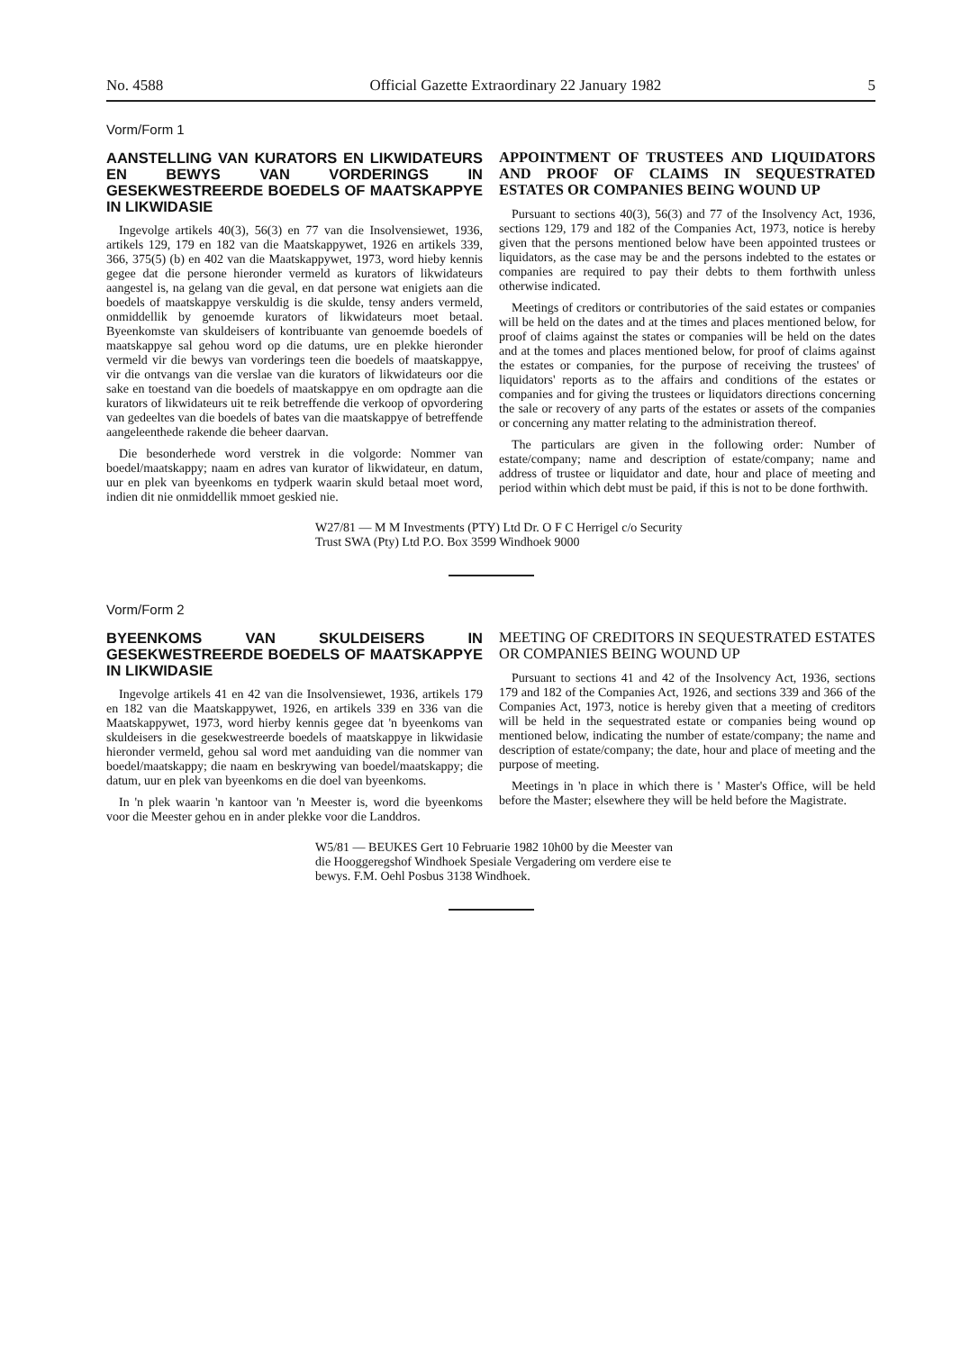No. 4588 Official Gazette Extraordinary 22 January 1982 5
Vorm/Form 1
AANSTELLING VAN KURATORS EN LIKWIDATEURS EN BEWYS VAN VORDERINGS IN GESEKWESTREERDE BOEDELS OF MAATSKAPPYE IN LIKWIDASIE
Ingevolge artikels 40(3), 56(3) en 77 van die Insolvensiewet, 1936, artikels 129, 179 en 182 van die Maatskappywet, 1926 en artikels 339, 366, 375(5) (b) en 402 van die Maatskappywet, 1973, word hieby kennis gegee dat die persone hieronder vermeld as kurators of likwidateurs aangestel is, na gelang van die geval, en dat persone wat enigiets aan die boedels of maatskappye verskuldig is die skulde, tensy anders vermeld, onmiddellik by genoemde kurators of likwidateurs moet betaal. Byeenkomste van skuldeisers of kontribuante van genoemde boedels of maatskappye sal gehou word op die datums, ure en plekke hieronder vermeld vir die bewys van vorderings teen die boedels of maatskappye, vir die ontvangs van die verslae van die kurators of likwidateurs oor die sake en toestand van die boedels of maatskappye en om opdragte aan die kurators of likwidateurs uit te reik betreffende die verkoop of opvordering van gedeeltes van die boedels of bates van die maatskappye of betreffende aangeleenthede rakende die beheer daarvan.
Die besonderhede word verstrek in die volgorde: Nommer van boedel/maatskappy; naam en adres van kurator of likwidateur, en datum, uur en plek van byeenkoms en tydperk waarin skuld betaal moet word, indien dit nie onmiddellik mmoet geskied nie.
APPOINTMENT OF TRUSTEES AND LIQUIDATORS AND PROOF OF CLAIMS IN SEQUESTRATED ESTATES OR COMPANIES BEING WOUND UP
Pursuant to sections 40(3), 56(3) and 77 of the Insolvency Act, 1936, sections 129, 179 and 182 of the Companies Act, 1973, notice is hereby given that the persons mentioned below have been appointed trustees or liquidators, as the case may be and the persons indebted to the estates or companies are required to pay their debts to them forthwith unless otherwise indicated.
Meetings of creditors or contributories of the said estates or companies will be held on the dates and at the times and places mentioned below, for proof of claims against the states or companies will be held on the dates and at the tomes and places mentioned below, for proof of claims against the estates or companies, for the purpose of receiving the trustees' of liquidators' reports as to the affairs and conditions of the estates or companies and for giving the trustees or liquidators directions concerning the sale or recovery of any parts of the estates or assets of the companies or concerning any matter relating to the administration thereof.
The particulars are given in the following order: Number of estate/company; name and description of estate/company; name and address of trustee or liquidator and date, hour and place of meeting and period within which debt must be paid, if this is not to be done forthwith.
W27/81 — M M Investments (PTY) Ltd Dr. O F C Herrigel c/o Security Trust SWA (Pty) Ltd P.O. Box 3599 Windhoek 9000
Vorm/Form 2
BYEENKOMS VAN SKULDEISERS IN GESEKWESTREERDE BOEDELS OF MAATSKAPPYE IN LIKWIDASIE
Ingevolge artikels 41 en 42 van die Insolvensiewet, 1936, artikels 179 en 182 van die Maatskappywet, 1926, en artikels 339 en 336 van die Maatskappywet, 1973, word hierby kennis gegee dat 'n byeenkoms van skuldeisers in die gesekwestreerde boedels of maatskappye in likwidasie hieronder vermeld, gehou sal word met aanduiding van die nommer van boedel/maatskappy; die naam en beskrywing van boedel/maatskappy; die datum, uur en plek van byeenkoms en die doel van byeenkoms.
In 'n plek waarin 'n kantoor van 'n Meester is, word die byeenkoms voor die Meester gehou en in ander plekke voor die Landdros.
MEETING OF CREDITORS IN SEQUESTRATED ESTATES OR COMPANIES BEING WOUND UP
Pursuant to sections 41 and 42 of the Insolvency Act, 1936, sections 179 and 182 of the Companies Act, 1926, and sections 339 and 366 of the Companies Act, 1973, notice is hereby given that a meeting of creditors will be held in the sequestrated estate or companies being wound op mentioned below, indicating the number of estate/company; the name and description of estate/company; the date, hour and place of meeting and the purpose of meeting.
Meetings in 'n place in which there is ' Master's Office, will be held before the Master; elsewhere they will be held before the Magistrate.
W5/81 — BEUKES Gert 10 Februarie 1982 10h00 by die Meester van die Hooggeregshof Windhoek Spesiale Vergadering om verdere eise te bewys. F.M. Oehl Posbus 3138 Windhoek.